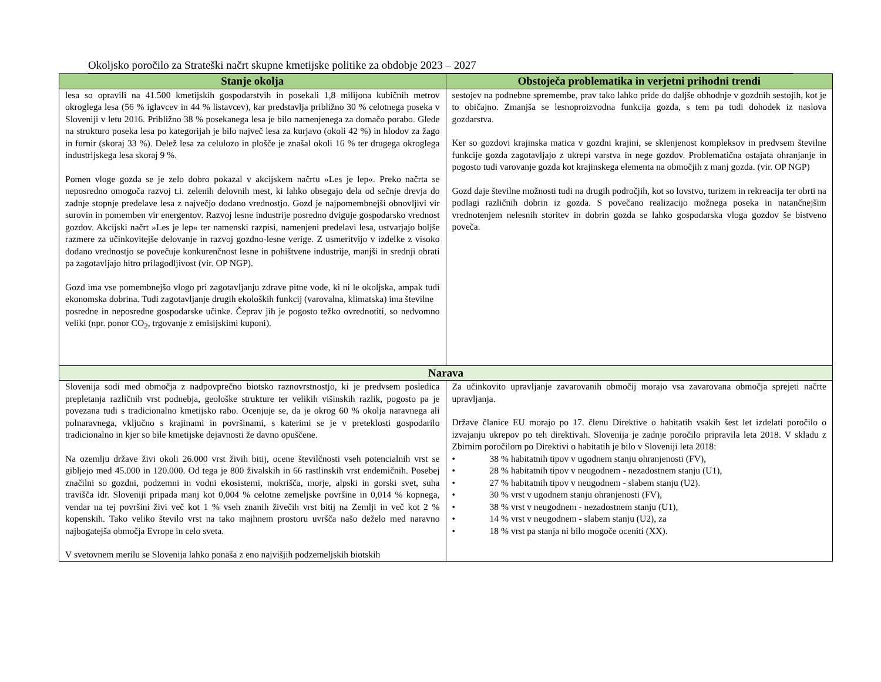Okoljsko poročilo za Strateški načrt skupne kmetijske politike za obdobje 2023 – 2027
| Stanje okolja | Obstoječa problematika in verjetni prihodni trendi |
| --- | --- |
| lesa so opravili na 41.500 kmetijskih gospodarstvih in posekali 1,8 milijona kubičnih metrov okroglega lesa (56 % iglavcev in 44 % listavcev), kar predstavlja približno 30 % celotnega poseka v Sloveniji v letu 2016. Približno 38 % posekanega lesa je bilo namenjenega za domačo porabo. Glede na strukturo poseka lesa po kategorijah je bilo največ lesa za kurjavo (okoli 42 %) in hlodov za žago in furnir (skoraj 33 %). Delež lesa za celulozo in plošče je znašal okoli 16 % ter drugega okroglega industrijskega lesa skoraj 9 %. Pomen vloge gozda se je zelo dobro pokazal v akcijskem načrtu »Les je lep«. Preko načrta se neposredno omogoča razvoj t.i. zelenih delovnih mest, ki lahko obsegajo dela od sečnje drevja do zadnje stopnje predelave lesa z največjo dodano vrednostjo. Gozd je najpomembnejši obnovljivi vir surovin in pomemben vir energentov. Razvoj lesne industrije posredno dviguje gospodarsko vrednost gozdov. Akcijski načrt »Les je lep« ter namenski razpisi, namenjeni predelavi lesa, ustvarjajo boljše razmere za učinkovitejše delovanje in razvoj gozdno-lesne verige. Z usmeritvijo v izdelke z visoko dodano vrednostjo se povečuje konkurenčnost lesne in pohištvene industrije, manjši in srednji obrati pa zagotavljajo hitro prilagodljivost (vir. OP NGP). Gozd ima vse pomembnejšo vlogo pri zagotavljanju zdrave pitne vode, ki ni le okoljska, ampak tudi ekonomska dobrina. Tudi zagotavljanje drugih ekoloških funkcij (varovalna, klimatska) ima številne posredne in neposredne gospodarske učinke. Čeprav jih je pogosto težko ovrednotiti, so nedvomno veliki (npr. ponor CO<sub>2</sub>, trgovanje z emisijskimi kuponi). | sestojev na podnebne spremembe, prav tako lahko pride do daljše obhodnje v gozdnih sestojih, kot je to običajno. Zmanjša se lesnoproizvodna funkcija gozda, s tem pa tudi dohodek iz naslova gozdarstva. Ker so gozdovi krajinska matica v gozdni krajini, se sklenjenost kompleksov in predvsem številne funkcije gozda zagotavljajo z ukrepi varstva in nege gozdov. Problematična ostajata ohranjanje in pogosto tudi varovanje gozda kot krajinskega elementa na območjih z manj gozda. (vir. OP NGP) Gozd daje številne možnosti tudi na drugih področjih, kot so lovstvo, turizem in rekreacija ter obrti na podlagi različnih dobrin iz gozda. S povečano realizacijo možnega poseka in natančnejšim vrednotenjem nelesnih storitev in dobrin gozda se lahko gospodarska vloga gozdov še bistveno poveča. |
| Narava | |
| Slovenija sodi med območja z nadpovprečno biotsko raznovrstnostjo, ki je predvsem posledica prepletanja različnih vrst podnebja, geološke strukture ter velikih višinskih razlik, pogosto pa je povezana tudi s tradicionalno kmetijsko rabo. Ocenjuje se, da je okrog 60 % okolja naravnega ali polnaravnega, vključno s krajinami in površinami, s katerimi se je v preteklosti gospodarilo tradicionalno in kjer so bile kmetijske dejavnosti že davno opuščene. Na ozemlju države živi okoli 26.000 vrst živih bitij, ocene številčnosti vseh potencialnih vrst se gibljejo med 45.000 in 120.000. Od tega je 800 živalskih in 66 rastlinskih vrst endemičnih. Posebej značilni so gozdni, podzemni in vodni ekosistemi, mokrišča, morje, alpski in gorski svet, suha travišča idr. Sloveniji pripada manj kot 0,004 % celotne zemeljske površine in 0,014 % kopnega, vendar na tej površini živi več kot 1 % vseh znanih živečih vrst bitij na Zemlji in več kot 2 % kopenskih. Tako veliko število vrst na tako majhnem prostoru uvršča našo deželo med naravno najbogatejša območja Evrope in celo sveta. V svetovnem merilu se Slovenija lahko ponaša z eno najvišjih podzemeljskih biotskih | Za učinkovito upravljanje zavarovanih območij morajo vsa zavarovana območja sprejeti načrte upravljanja. Države članice EU morajo po 17. členu Direktive o habitatih vsakih šest let izdelati poročilo o izvajanju ukrepov po teh direktivah. Slovenija je zadnje poročilo pripravila leta 2018. V skladu z Zbirnim poročilom po Direktivi o habitatih je bilo v Sloveniji leta 2018: • 38 % habitatnih tipov v ugodnem stanju ohranjenosti (FV), • 28 % habitatnih tipov v neugodnem - nezadostnem stanju (U1), • 27 % habitatnih tipov v neugodnem - slabem stanju (U2). • 30 % vrst v ugodnem stanju ohranjenosti (FV), • 38 % vrst v neugodnem - nezadostnem stanju (U1), • 14 % vrst v neugodnem - slabem stanju (U2), za • 18 % vrst pa stanja ni bilo mogoče oceniti (XX). |